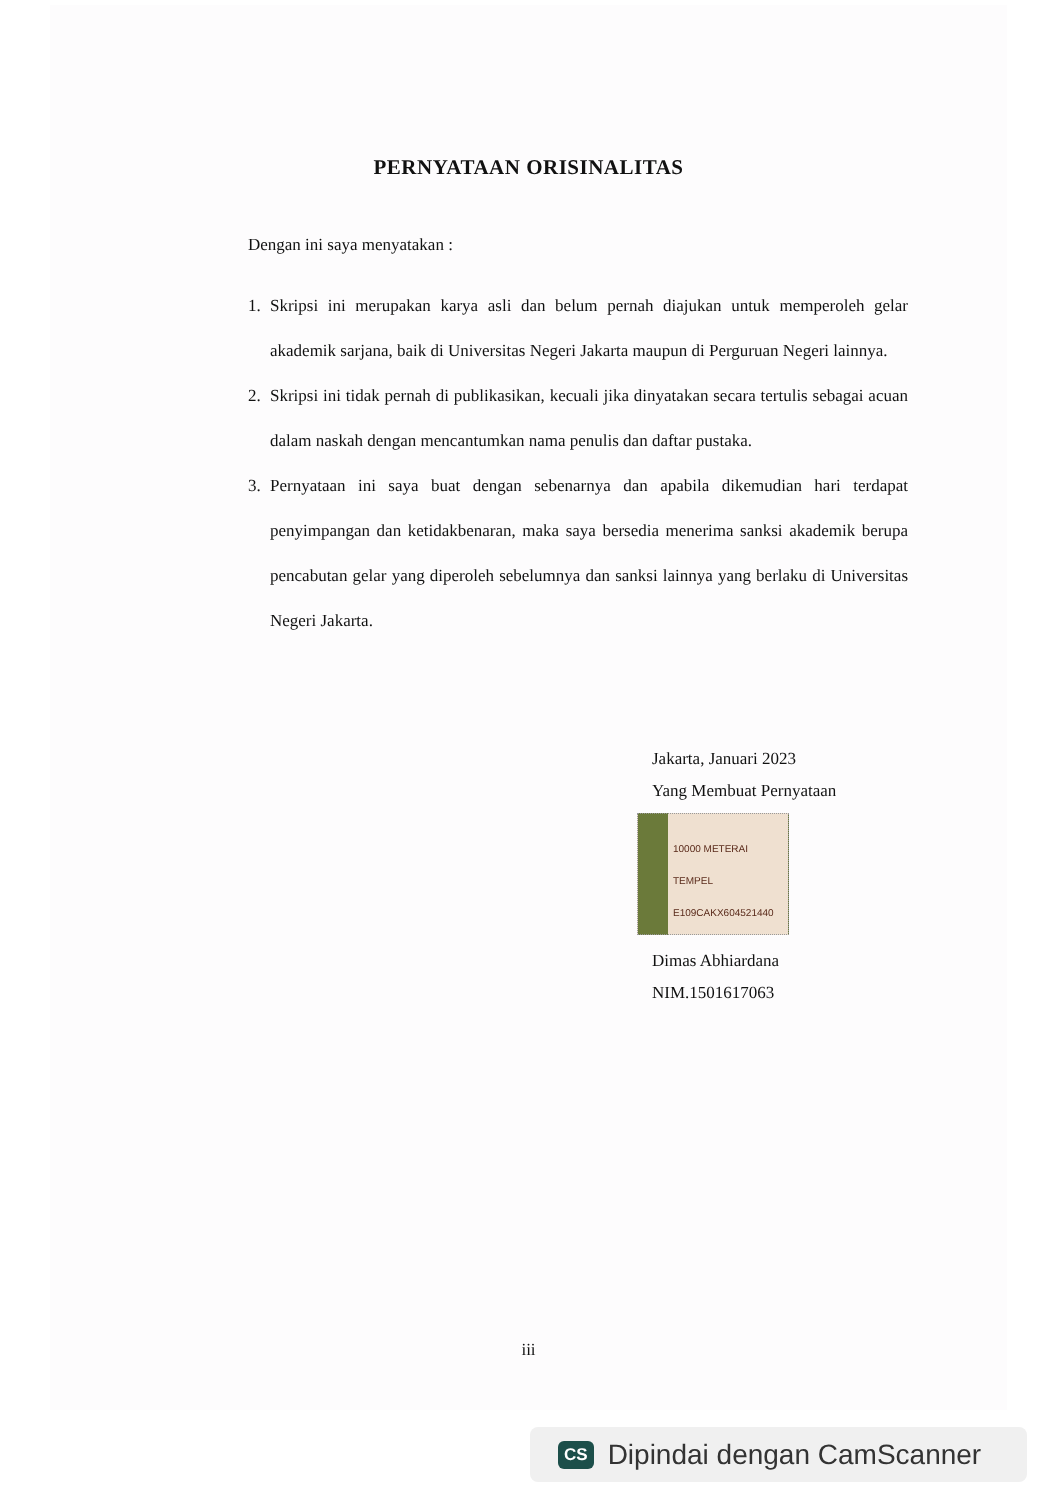PERNYATAAN ORISINALITAS
Dengan ini saya menyatakan :
1. Skripsi ini merupakan karya asli dan belum pernah diajukan untuk memperoleh gelar akademik sarjana, baik di Universitas Negeri Jakarta maupun di Perguruan Negeri lainnya.
2. Skripsi ini tidak pernah di publikasikan, kecuali jika dinyatakan secara tertulis sebagai acuan dalam naskah dengan mencantumkan nama penulis dan daftar pustaka.
3. Pernyataan ini saya buat dengan sebenarnya dan apabila dikemudian hari terdapat penyimpangan dan ketidakbenaran, maka saya bersedia menerima sanksi akademik berupa pencabutan gelar yang diperoleh sebelumnya dan sanksi lainnya yang berlaku di Universitas Negeri Jakarta.
Jakarta, Januari 2023
Yang Membuat Pernyataan
10000 METERAI TEMPEL
E109CAKX604521440
Dimas Abhiardana
NIM.1501617063
iii
CS Dipindai dengan CamScanner